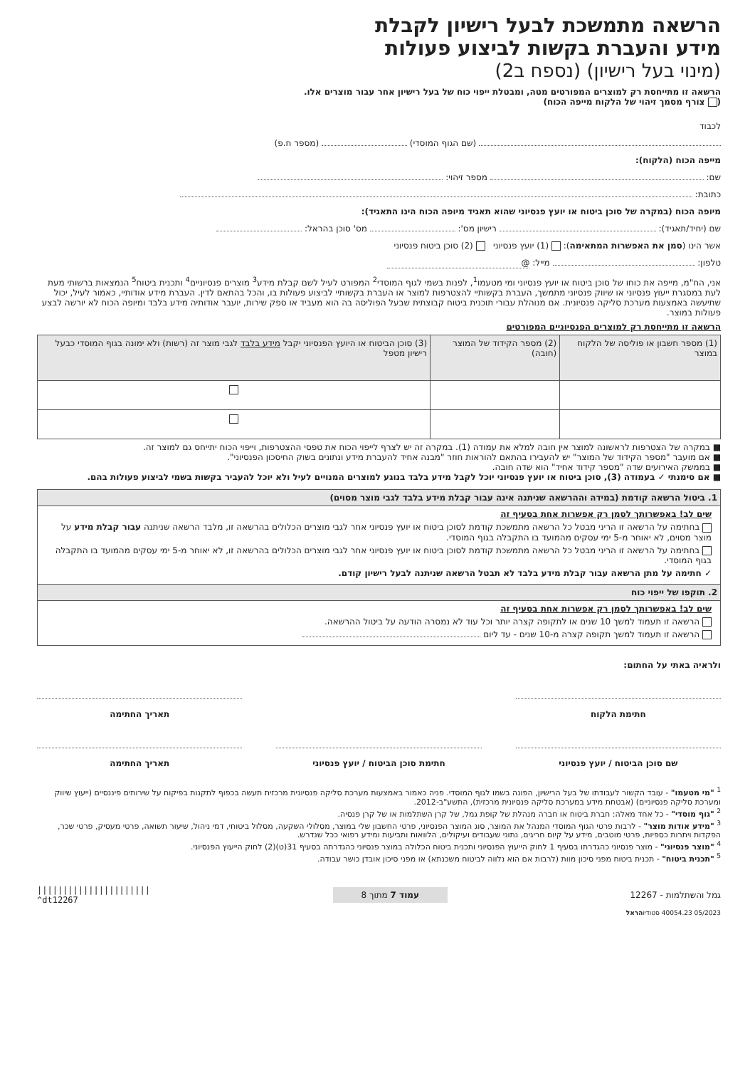הרשאה מתמשכת לבעל רישיון לקבלת
מידע והעברת בקשות לביצוע פעולות
(מינוי בעל רישיון) (נספח ב2)
הרשאה זו מתייחסת רק למוצרים המפורטים מטה, ומבטלת ייפוי כוח של בעל רישיון אחר עבור מוצרים אלו.
( צורף מסמך זיהוי של הלקוח מייפה הכוח)
לכבוד
(שם הגוף המוסדי) (מספר ח.פ)
מייפה הכוח (הלקוח):
שם: מספר זיהוי:
כתובת:
מיופה הכוח (במקרה של סוכן ביטוח או יועץ פנסיוני שהוא תאגיד מיופה הכוח הינו התאגיד):
שם (יחיד/תאגיד): רישיון מס': מס' סוכן בהראל:
אשר הינו (סמן את האפשרות המתאימה): (1) יועץ פנסיוני (2) סוכן ביטוח פנסיוני
טלפון: מייל: @
אני, הח"מ, מייפה את כוחו של סוכן ביטוח או יועץ פנסיוני ומי מטעמו<sup>1</sup>, לפנות בשמי לגוף המוסדי<sup>2</sup> המפורט לעיל לשם קבלת מידע<sup>3</sup> מוצרים פנסיוניים<sup>4</sup> ותכנית ביטוח<sup>5</sup> הנמצאות ברשותי מעת לעת במסגרת ייעוץ פנסיוני או שיווק פנסיוני מתמשך, העברת בקשותיי להצטרפות למוצר או העברת בקשותיי לביצוע פעולות בו, והכל בהתאם לדין. העברת מידע אודותיי, כאמור לעיל, יכול שתיעשה באמצעות מערכת סליקה פנסיונית. אם מנוהלת עבורי תוכנית ביטוח קבוצתית שבעל הפוליסה בה הוא מעביד או ספק שירות, יועבר אודותיה מידע בלבד ומיופה הכוח לא יורשה לבצע פעולות במוצר.
הרשאה זו מתייחסת רק למוצרים הפנסיוניים המפורטים
| (1) מספר חשבון או פוליסה של הלקוח במוצר | (2) מספר הקידוד של המוצר (חובה) | (3) סוכן הביטוח או היועץ הפנסיוני יקבל מידע בלבד לגבי מוצר זה (רשות) ולא ימונה בגוף המוסדי כבעל רישיון מטפל |
| --- | --- | --- |
■ במקרה של הצטרפות לראשונה למוצר אין חובה למלא את עמודה (1). במקרה זה יש לצרף לייפוי הכוח את טפסי ההצטרפות, וייפוי הכוח יתייחס גם למוצר זה.
■ אם מועבר "מספר הקידוד של המוצר" יש להעבירו בהתאם להוראות חוזר "מבנה אחיד להעברת מידע ונתונים בשוק החיסכון הפנסיוני".
■ בממשק האירועים שדה "מספר קידוד אחיד" הוא שדה חובה.
■ אם סימנתי ✓ בעמודה (3), סוכן ביטוח או יועץ פנסיוני יוכל לקבל מידע בלבד בנוגע למוצרים המנויים לעיל ולא יוכל להעביר בקשות בשמי לביצוע פעולות בהם.
1. ביטול הרשאה קודמת (במידה וההרשאה שניתנה אינה עבור קבלת מידע בלבד לגבי מוצר מסוים)
שים לב! באפשרותך לסמן רק אפשרות אחת בסעיף זה
בחתימה על הרשאה זו הריני מבטל כל הרשאה מתמשכת קודמת לסוכן ביטוח או יועץ פנסיוני אחר לגבי מוצרים הכלולים בהרשאה זו, מלבד הרשאה שניתנה עבור קבלת מידע על מוצר מסוים, לא יאוחר מ-5 ימי עסקים מהמועד בו התקבלה בגוף המוסדי.
בחתימה על הרשאה זו הריני מבטל כל הרשאה מתמשכת קודמת לסוכן ביטוח או יועץ פנסיוני אחר לגבי מוצרים הכלולים בהרשאה זו, לא יאוחר מ-5 ימי עסקים מהמועד בו התקבלה בגוף המוסדי.
✓ חתימה על מתן הרשאה עבור קבלת מידע בלבד לא תבטל הרשאה שניתנה לבעל רישיון קודם.
2. תוקפו של ייפוי כוח
שים לב! באפשרותך לסמן רק אפשרות אחת בסעיף זה
הרשאה זו תעמוד למשך 10 שנים או לתקופה קצרה יותר וכל עוד לא נמסרה הודעה על ביטול ההרשאה.
הרשאה זו תעמוד למשך תקופה קצרה מ-10 שנים - עד ליום
ולראיה באתי על החתום:
חתימת הלקוח - תאריך החתימה
שם סוכן הביטוח / יועץ פנסיוני חתימת סוכן הביטוח / יועץ פנסיוני
תאריך החתימה
<sup>1</sup> "מי מטעמו" - עובד הקשור לעבודתו של בעל הרישיון, הפונה בשמו לגוף המוסדי. פניה כאמור באמצעות מערכת סליקה פנסיונית מרכזית תעשה בכפוף לתקנות בפיקוח על שירותים פיננסיים (ייעוץ שיווק ומערכת סליקה פנסיוניים) (אבטחת מידע במערכת סליקה פנסיונית מרכזית), התשע"ב-2012.
<sup>2</sup> "גוף מוסדי" - כל אחד מאלה: חברת ביטוח או חברה מנהלת של קופת גמל, של קרן השתלמות או של קרן פנסיה.
<sup>3</sup> "מידע אודות מוצר" - לרבות פרטי הגוף המוסדי המנהל את המוצר, סוג המוצר הפנסיוני, פרטי החשבון שלי במוצר, מסלולי השקעה, מסלול ביטוחי, דמי ניהול, שיעור תשואה, פרטי מעסיק, פרטי שכר, הפקדות ויתרות כספיות, פרטי מוטבים, מידע על קיום חריגים, נתוני שעבודים ועיקולים, הלוואות ותביעות ומידע רפואי ככל שנדרש.
<sup>4</sup> "מוצר פנסיוני" - מוצר פנסיוני כהגדרתו בסעיף 1 לחוק הייעוץ הפנסיוני ותכנית ביטוח הכלולה במוצר פנסיוני כהגדרתה בסעיף 31(ט)(2) לחוק הייעוץ הפנסיוני.
<sup>5</sup> "תכנית ביטוח" - תכנית ביטוח מפני סיכון מוות (לרבות אם הוא נלווה לביטוח משכנתא) או מפני סיכון אובדן כושר עבודה.
גמל והשתלמות - 12267 עמוד 7 מתוך 8 ||||||||||||||||||||||
^dt12267
05/2023 40054.23 סטודיוהראל